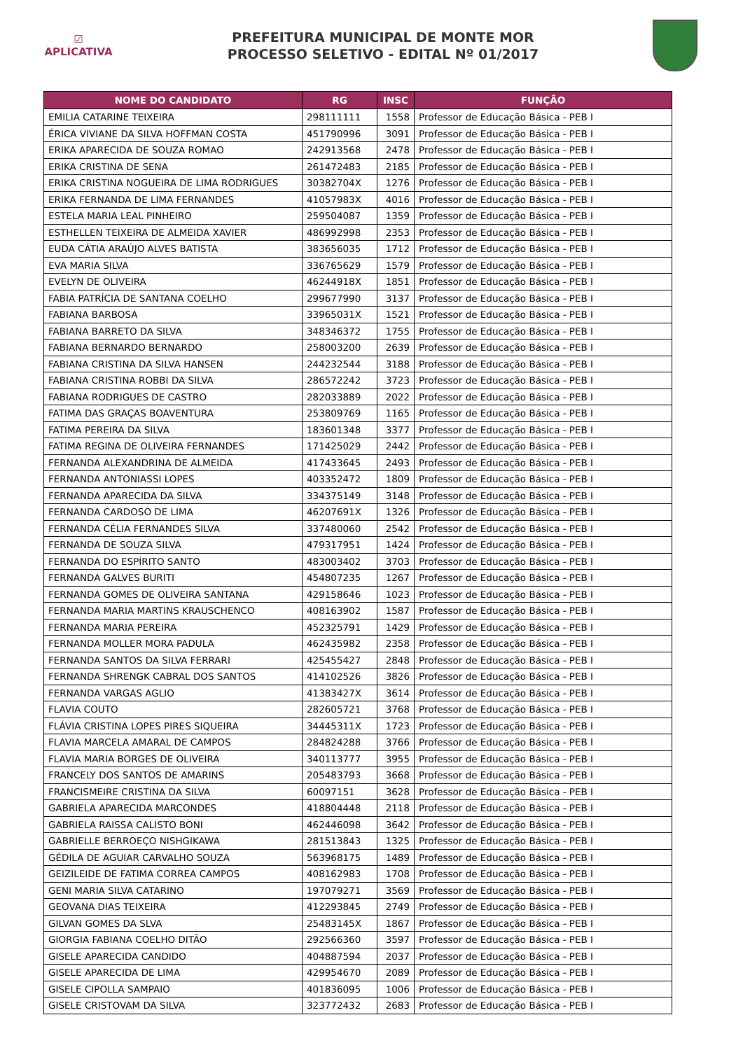☑
APLICATIVA
PREFEITURA MUNICIPAL DE MONTE MOR
PROCESSO SELETIVO - EDITAL Nº 01/2017
| NOME DO CANDIDATO | RG | INSC | FUNÇÃO |
| --- | --- | --- | --- |
| EMILIA CATARINE TEIXEIRA | 298111111 | 1558 | Professor de Educação Básica - PEB I |
| ÉRICA VIVIANE DA SILVA HOFFMAN COSTA | 451790996 | 3091 | Professor de Educação Básica - PEB I |
| ERIKA APARECIDA DE SOUZA ROMAO | 242913568 | 2478 | Professor de Educação Básica - PEB I |
| ERIKA CRISTINA DE SENA | 261472483 | 2185 | Professor de Educação Básica - PEB I |
| ERIKA CRISTINA NOGUEIRA DE LIMA RODRIGUES | 30382704X | 1276 | Professor de Educação Básica - PEB I |
| ERIKA FERNANDA DE LIMA FERNANDES | 41057983X | 4016 | Professor de Educação Básica - PEB I |
| ESTELA MARIA LEAL PINHEIRO | 259504087 | 1359 | Professor de Educação Básica - PEB I |
| ESTHELLEN TEIXEIRA DE ALMEIDA XAVIER | 486992998 | 2353 | Professor de Educação Básica - PEB I |
| EUDA CÁTIA ARAÚJO ALVES BATISTA | 383656035 | 1712 | Professor de Educação Básica - PEB I |
| EVA MARIA SILVA | 336765629 | 1579 | Professor de Educação Básica - PEB I |
| EVELYN DE OLIVEIRA | 46244918X | 1851 | Professor de Educação Básica - PEB I |
| FABIA PATRÍCIA DE SANTANA COELHO | 299677990 | 3137 | Professor de Educação Básica - PEB I |
| FABIANA BARBOSA | 33965031X | 1521 | Professor de Educação Básica - PEB I |
| FABIANA BARRETO DA SILVA | 348346372 | 1755 | Professor de Educação Básica - PEB I |
| FABIANA BERNARDO BERNARDO | 258003200 | 2639 | Professor de Educação Básica - PEB I |
| FABIANA CRISTINA DA SILVA HANSEN | 244232544 | 3188 | Professor de Educação Básica - PEB I |
| FABIANA CRISTINA ROBBI DA SILVA | 286572242 | 3723 | Professor de Educação Básica - PEB I |
| FABIANA RODRIGUES DE CASTRO | 282033889 | 2022 | Professor de Educação Básica - PEB I |
| FATIMA DAS GRAÇAS BOAVENTURA | 253809769 | 1165 | Professor de Educação Básica - PEB I |
| FATIMA PEREIRA DA SILVA | 183601348 | 3377 | Professor de Educação Básica - PEB I |
| FATIMA REGINA DE OLIVEIRA FERNANDES | 171425029 | 2442 | Professor de Educação Básica - PEB I |
| FERNANDA ALEXANDRINA DE ALMEIDA | 417433645 | 2493 | Professor de Educação Básica - PEB I |
| FERNANDA ANTONIASSI LOPES | 403352472 | 1809 | Professor de Educação Básica - PEB I |
| FERNANDA APARECIDA DA SILVA | 334375149 | 3148 | Professor de Educação Básica - PEB I |
| FERNANDA CARDOSO DE LIMA | 46207691X | 1326 | Professor de Educação Básica - PEB I |
| FERNANDA CÉLIA FERNANDES SILVA | 337480060 | 2542 | Professor de Educação Básica - PEB I |
| FERNANDA DE SOUZA SILVA | 479317951 | 1424 | Professor de Educação Básica - PEB I |
| FERNANDA DO ESPÍRITO SANTO | 483003402 | 3703 | Professor de Educação Básica - PEB I |
| FERNANDA GALVES BURITI | 454807235 | 1267 | Professor de Educação Básica - PEB I |
| FERNANDA GOMES DE OLIVEIRA SANTANA | 429158646 | 1023 | Professor de Educação Básica - PEB I |
| FERNANDA MARIA MARTINS KRAUSCHENCO | 408163902 | 1587 | Professor de Educação Básica - PEB I |
| FERNANDA MARIA PEREIRA | 452325791 | 1429 | Professor de Educação Básica - PEB I |
| FERNANDA MOLLER MORA PADULA | 462435982 | 2358 | Professor de Educação Básica - PEB I |
| FERNANDA SANTOS DA SILVA FERRARI | 425455427 | 2848 | Professor de Educação Básica - PEB I |
| FERNANDA SHRENGK CABRAL DOS SANTOS | 414102526 | 3826 | Professor de Educação Básica - PEB I |
| FERNANDA VARGAS AGLIO | 41383427X | 3614 | Professor de Educação Básica - PEB I |
| FLAVIA COUTO | 282605721 | 3768 | Professor de Educação Básica - PEB I |
| FLÁVIA CRISTINA LOPES PIRES SIQUEIRA | 34445311X | 1723 | Professor de Educação Básica - PEB I |
| FLAVIA MARCELA AMARAL DE CAMPOS | 284824288 | 3766 | Professor de Educação Básica - PEB I |
| FLAVIA MARIA BORGES DE OLIVEIRA | 340113777 | 3955 | Professor de Educação Básica - PEB I |
| FRANCELY DOS SANTOS DE AMARINS | 205483793 | 3668 | Professor de Educação Básica - PEB I |
| FRANCISMEIRE CRISTINA DA SILVA | 60097151 | 3628 | Professor de Educação Básica - PEB I |
| GABRIELA APARECIDA MARCONDES | 418804448 | 2118 | Professor de Educação Básica - PEB I |
| GABRIELA RAISSA CALISTO BONI | 462446098 | 3642 | Professor de Educação Básica - PEB I |
| GABRIELLE BERROEÇO NISHGIKAWA | 281513843 | 1325 | Professor de Educação Básica - PEB I |
| GÉDILA DE AGUIAR CARVALHO SOUZA | 563968175 | 1489 | Professor de Educação Básica - PEB I |
| GEIZILEIDE DE FATIMA CORREA CAMPOS | 408162983 | 1708 | Professor de Educação Básica - PEB I |
| GENI MARIA SILVA CATARINO | 197079271 | 3569 | Professor de Educação Básica - PEB I |
| GEOVANA DIAS TEIXEIRA | 412293845 | 2749 | Professor de Educação Básica - PEB I |
| GILVAN GOMES DA SLVA | 25483145X | 1867 | Professor de Educação Básica - PEB I |
| GIORGIA FABIANA COELHO DITÃO | 292566360 | 3597 | Professor de Educação Básica - PEB I |
| GISELE APARECIDA CANDIDO | 404887594 | 2037 | Professor de Educação Básica - PEB I |
| GISELE APARECIDA DE LIMA | 429954670 | 2089 | Professor de Educação Básica - PEB I |
| GISELE CIPOLLA SAMPAIO | 401836095 | 1006 | Professor de Educação Básica - PEB I |
| GISELE CRISTOVAM DA SILVA | 323772432 | 2683 | Professor de Educação Básica - PEB I |